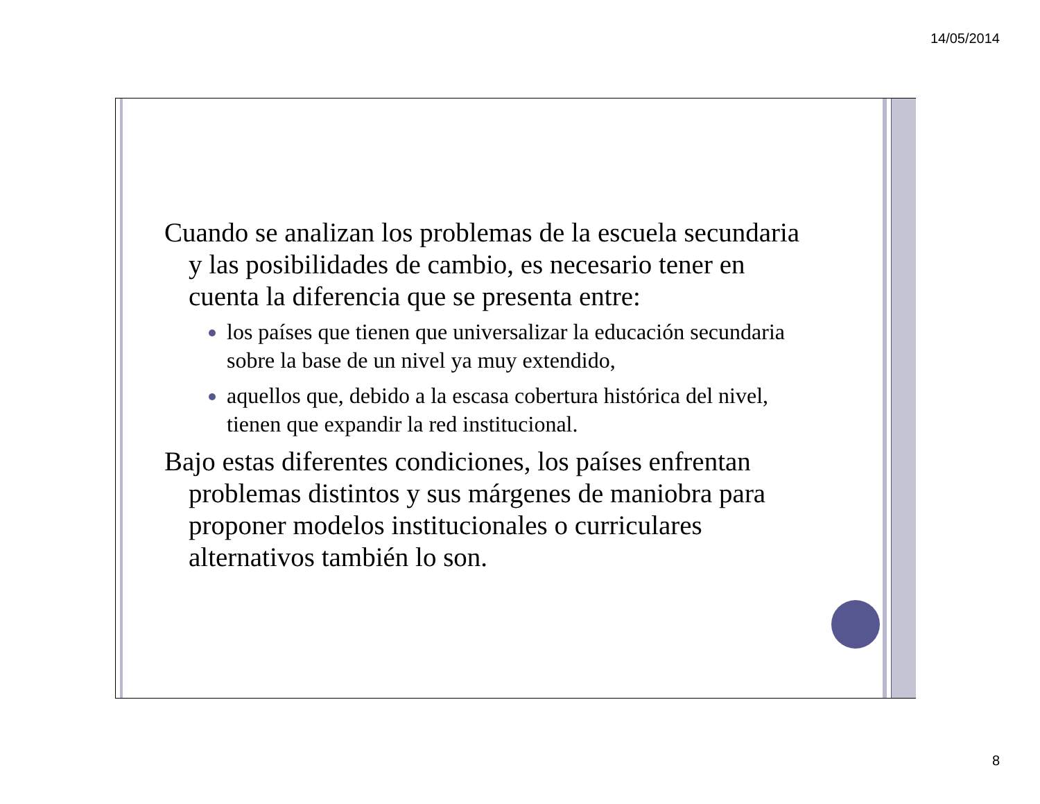14/05/2014
Cuando se analizan los problemas de la escuela secundaria y las posibilidades de cambio, es necesario tener en cuenta la diferencia que se presenta entre:
los países que tienen que universalizar la educación secundaria sobre la base de un nivel ya muy extendido,
aquellos que, debido a la escasa cobertura histórica del nivel, tienen que expandir la red institucional.
Bajo estas diferentes condiciones, los países enfrentan problemas distintos y sus márgenes de maniobra para proponer modelos institucionales o curriculares alternativos también lo son.
8